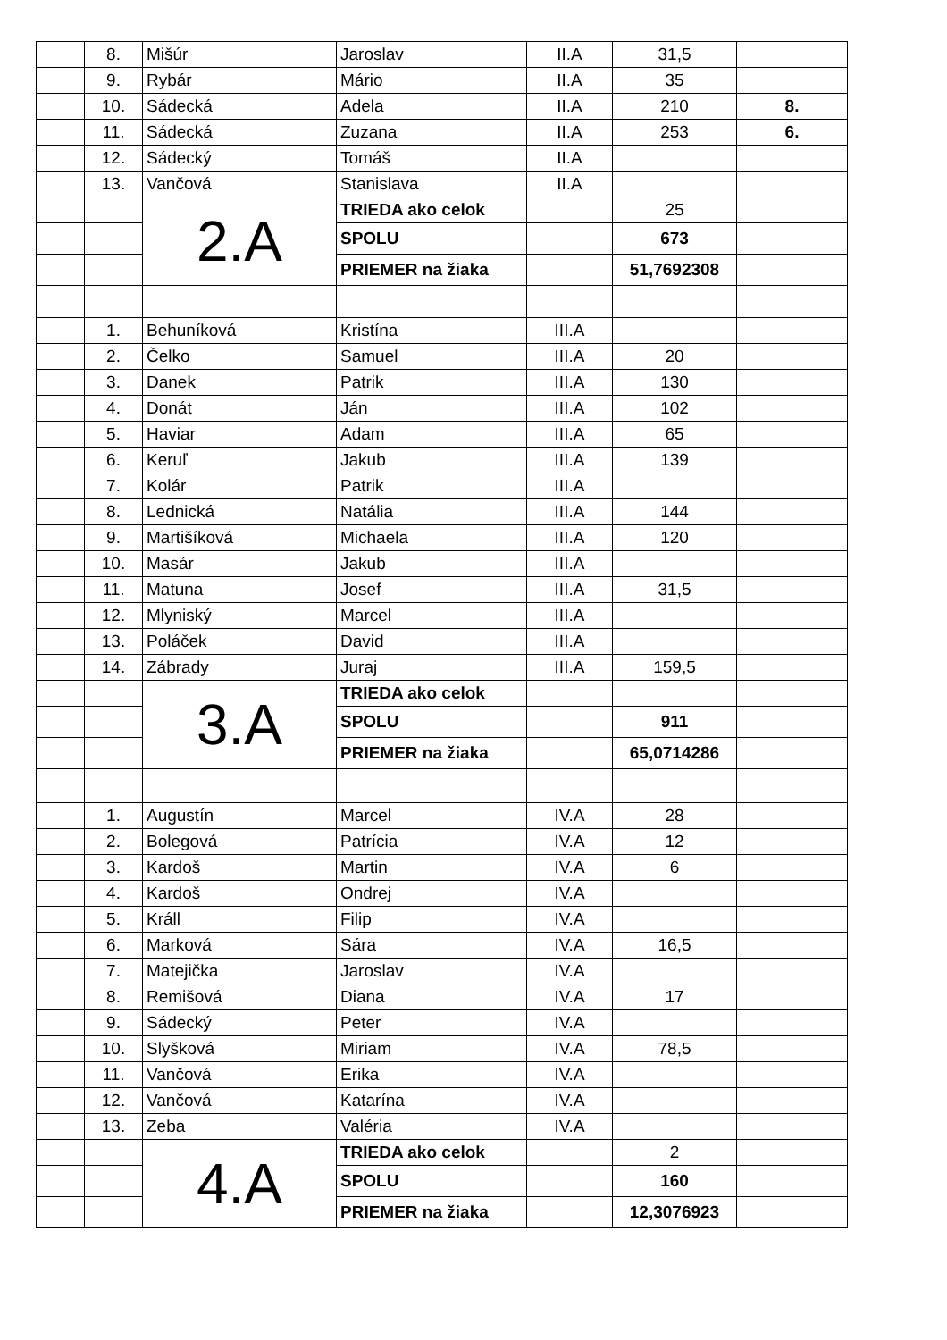| | 8. | Mišúr | Jaroslav | II.A | 31,5 | |
| | 9. | Rybár | Mário | II.A | 35 | |
| | 10. | Sádecká | Adela | II.A | 210 | 8. |
| | 11. | Sádecká | Zuzana | II.A | 253 | 6. |
| | 12. | Sádecký | Tomáš | II.A | | |
| | 13. | Vančová | Stanislava | II.A | | |
| | | 2.A | TRIEDA ako celok | | 25 | |
| | | | SPOLU | | 673 | |
| | | | PRIEMER na žiaka | | 51,7692308 | |
| | 1. | Behuníková | Kristína | III.A | | |
| | 2. | Čelko | Samuel | III.A | 20 | |
| | 3. | Danek | Patrik | III.A | 130 | |
| | 4. | Donát | Ján | III.A | 102 | |
| | 5. | Haviar | Adam | III.A | 65 | |
| | 6. | Keruľ | Jakub | III.A | 139 | |
| | 7. | Kolár | Patrik | III.A | | |
| | 8. | Lednická | Natália | III.A | 144 | |
| | 9. | Martišíková | Michaela | III.A | 120 | |
| | 10. | Masár | Jakub | III.A | | |
| | 11. | Matuna | Josef | III.A | 31,5 | |
| | 12. | Mlyniský | Marcel | III.A | | |
| | 13. | Poláček | David | III.A | | |
| | 14. | Zábrady | Juraj | III.A | 159,5 | |
| | | 3.A | TRIEDA ako celok | | | |
| | | | SPOLU | | 911 | |
| | | | PRIEMER na žiaka | | 65,0714286 | |
| | 1. | Augustín | Marcel | IV.A | 28 | |
| | 2. | Bolegová | Patrícia | IV.A | 12 | |
| | 3. | Kardoš | Martin | IV.A | 6 | |
| | 4. | Kardoš | Ondrej | IV.A | | |
| | 5. | Králl | Filip | IV.A | | |
| | 6. | Marková | Sára | IV.A | 16,5 | |
| | 7. | Matejička | Jaroslav | IV.A | | |
| | 8. | Remišová | Diana | IV.A | 17 | |
| | 9. | Sádecký | Peter | IV.A | | |
| | 10. | Slyšková | Miriam | IV.A | 78,5 | |
| | 11. | Vančová | Erika | IV.A | | |
| | 12. | Vančová | Katarína | IV.A | | |
| | 13. | Zeba | Valéria | IV.A | | |
| | | 4.A | TRIEDA ako celok | | 2 | |
| | | | SPOLU | | 160 | |
| | | | PRIEMER na žiaka | | 12,3076923 | |